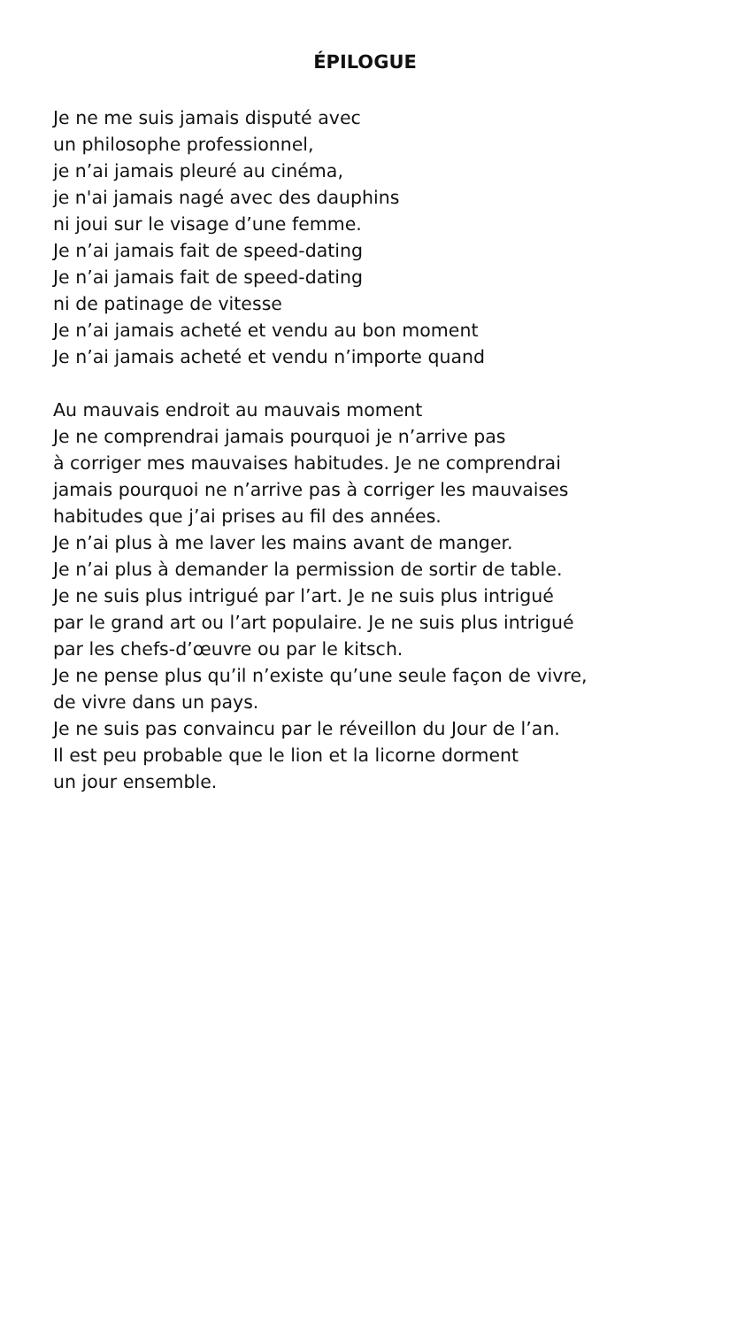ÉPILOGUE
Je ne me suis jamais disputé avec
un philosophe professionnel,
je n’ai jamais pleuré au cinéma,
je n'ai jamais nagé avec des dauphins
ni joui sur le visage d’une femme.
Je n’ai jamais fait de speed-dating
Je n’ai jamais fait de speed-dating
ni de patinage de vitesse
Je n’ai jamais acheté et vendu au bon moment
Je n’ai jamais acheté et vendu n’importe quand
Au mauvais endroit au mauvais moment
Je ne comprendrai jamais pourquoi je n’arrive pas
à corriger mes mauvaises habitudes. Je ne comprendrai
jamais pourquoi ne n’arrive pas à corriger les mauvaises
habitudes que j’ai prises au fil des années.
Je n’ai plus à me laver les mains avant de manger.
Je n’ai plus à demander la permission de sortir de table.
Je ne suis plus intrigué par l’art. Je ne suis plus intrigué
par le grand art ou l’art populaire. Je ne suis plus intrigué
par les chefs-d’œuvre ou par le kitsch.
Je ne pense plus qu’il n’existe qu’une seule façon de vivre,
de vivre dans un pays.
Je ne suis pas convaincu par le réveillon du Jour de l’an.
Il est peu probable que le lion et la licorne dorment
un jour ensemble.